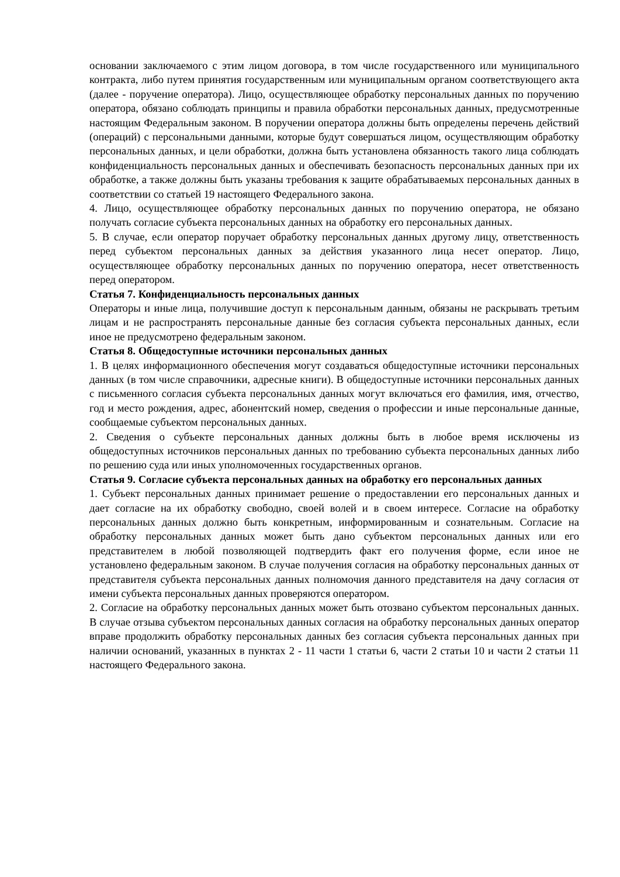основании заключаемого с этим лицом договора, в том числе государственного или муниципального контракта, либо путем принятия государственным или муниципальным органом соответствующего акта (далее - поручение оператора). Лицо, осуществляющее обработку персональных данных по поручению оператора, обязано соблюдать принципы и правила обработки персональных данных, предусмотренные настоящим Федеральным законом. В поручении оператора должны быть определены перечень действий (операций) с персональными данными, которые будут совершаться лицом, осуществляющим обработку персональных данных, и цели обработки, должна быть установлена обязанность такого лица соблюдать конфиденциальность персональных данных и обеспечивать безопасность персональных данных при их обработке, а также должны быть указаны требования к защите обрабатываемых персональных данных в соответствии со статьей 19 настоящего Федерального закона.
4. Лицо, осуществляющее обработку персональных данных по поручению оператора, не обязано получать согласие субъекта персональных данных на обработку его персональных данных.
5. В случае, если оператор поручает обработку персональных данных другому лицу, ответственность перед субъектом персональных данных за действия указанного лица несет оператор. Лицо, осуществляющее обработку персональных данных по поручению оператора, несет ответственность перед оператором.
Статья 7. Конфиденциальность персональных данных
Операторы и иные лица, получившие доступ к персональным данным, обязаны не раскрывать третьим лицам и не распространять персональные данные без согласия субъекта персональных данных, если иное не предусмотрено федеральным законом.
Статья 8. Общедоступные источники персональных данных
1. В целях информационного обеспечения могут создаваться общедоступные источники персональных данных (в том числе справочники, адресные книги). В общедоступные источники персональных данных с письменного согласия субъекта персональных данных могут включаться его фамилия, имя, отчество, год и место рождения, адрес, абонентский номер, сведения о профессии и иные персональные данные, сообщаемые субъектом персональных данных.
2. Сведения о субъекте персональных данных должны быть в любое время исключены из общедоступных источников персональных данных по требованию субъекта персональных данных либо по решению суда или иных уполномоченных государственных органов.
Статья 9. Согласие субъекта персональных данных на обработку его персональных данных
1. Субъект персональных данных принимает решение о предоставлении его персональных данных и дает согласие на их обработку свободно, своей волей и в своем интересе. Согласие на обработку персональных данных должно быть конкретным, информированным и сознательным. Согласие на обработку персональных данных может быть дано субъектом персональных данных или его представителем в любой позволяющей подтвердить факт его получения форме, если иное не установлено федеральным законом. В случае получения согласия на обработку персональных данных от представителя субъекта персональных данных полномочия данного представителя на дачу согласия от имени субъекта персональных данных проверяются оператором.
2. Согласие на обработку персональных данных может быть отозвано субъектом персональных данных. В случае отзыва субъектом персональных данных согласия на обработку персональных данных оператор вправе продолжить обработку персональных данных без согласия субъекта персональных данных при наличии оснований, указанных в пунктах 2 - 11 части 1 статьи 6, части 2 статьи 10 и части 2 статьи 11 настоящего Федерального закона.